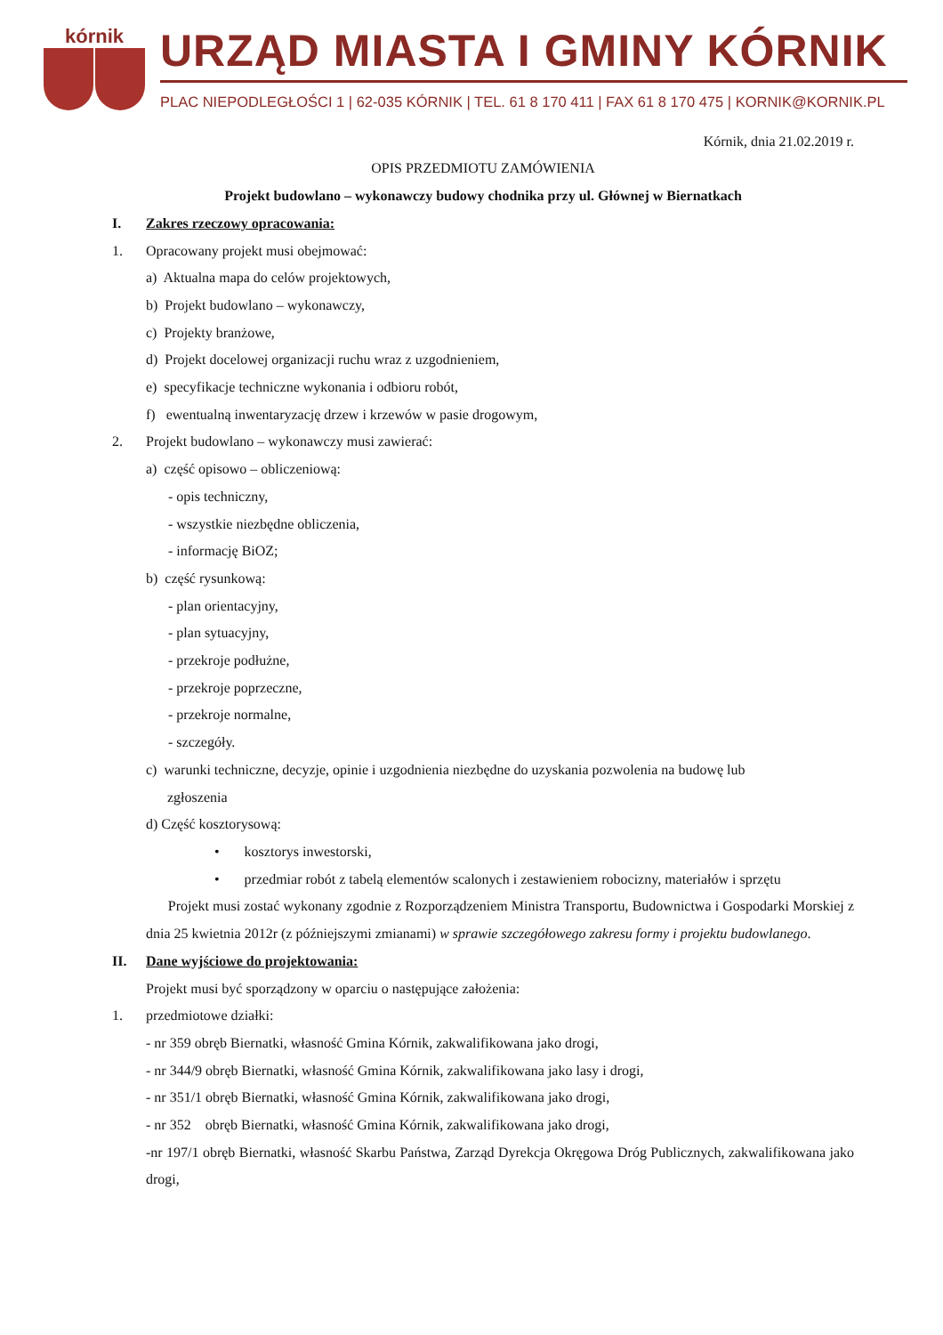kórnik
URZĄD MIASTA I GMINY KÓRNIK
PLAC NIEPODLEGŁOŚCI 1 | 62-035 KÓRNIK | TEL. 61 8 170 411 | FAX 61 8 170 475 | KORNIK@KORNIK.PL
Kórnik, dnia 21.02.2019 r.
OPIS PRZEDMIOTU ZAMÓWIENIA
Projekt budowlano – wykonawczy budowy chodnika przy ul. Głównej w Biernatkach
I. Zakres rzeczowy opracowania:
1. Opracowany projekt musi obejmować:
a) Aktualna mapa do celów projektowych,
b) Projekt budowlano – wykonawczy,
c) Projekty branżowe,
d) Projekt docelowej organizacji ruchu wraz z uzgodnieniem,
e) specyfikacje techniczne wykonania i odbioru robót,
f) ewentualną inwentaryzację drzew i krzewów w pasie drogowym,
2. Projekt budowlano – wykonawczy musi zawierać:
a) część opisowo – obliczeniową:
- opis techniczny,
- wszystkie niezbędne obliczenia,
- informację BiOZ;
b) część rysunkową:
- plan orientacyjny,
- plan sytuacyjny,
- przekroje podłużne,
- przekroje poprzeczne,
- przekroje normalne,
- szczegóły.
c) warunki techniczne, decyzje, opinie i uzgodnienia niezbędne do uzyskania pozwolenia na budowę lub
zgłoszenia
d) Część kosztorysową:
• kosztorys inwestorski,
• przedmiar robót z tabelą elementów scalonych i zestawieniem robocizny, materiałów i sprzętu
Projekt musi zostać wykonany zgodnie z Rozporządzeniem Ministra Transportu, Budownictwa i Gospodarki Morskiej z dnia 25 kwietnia 2012r (z późniejszymi zmianami) w sprawie szczegółowego zakresu formy i projektu budowlanego.
II. Dane wyjściowe do projektowania:
Projekt musi być sporządzony w oparciu o następujące założenia:
1. przedmiotowe działki:
- nr 359 obręb Biernatki, własność Gmina Kórnik, zakwalifikowana jako drogi,
- nr 344/9 obręb Biernatki, własność Gmina Kórnik, zakwalifikowana jako lasy i drogi,
- nr 351/1 obręb Biernatki, własność Gmina Kórnik, zakwalifikowana jako drogi,
- nr 352 obręb Biernatki, własność Gmina Kórnik, zakwalifikowana jako drogi,
-nr 197/1 obręb Biernatki, własność Skarbu Państwa, Zarząd Dyrekcja Okręgowa Dróg Publicznych, zakwalifikowana jako drogi,